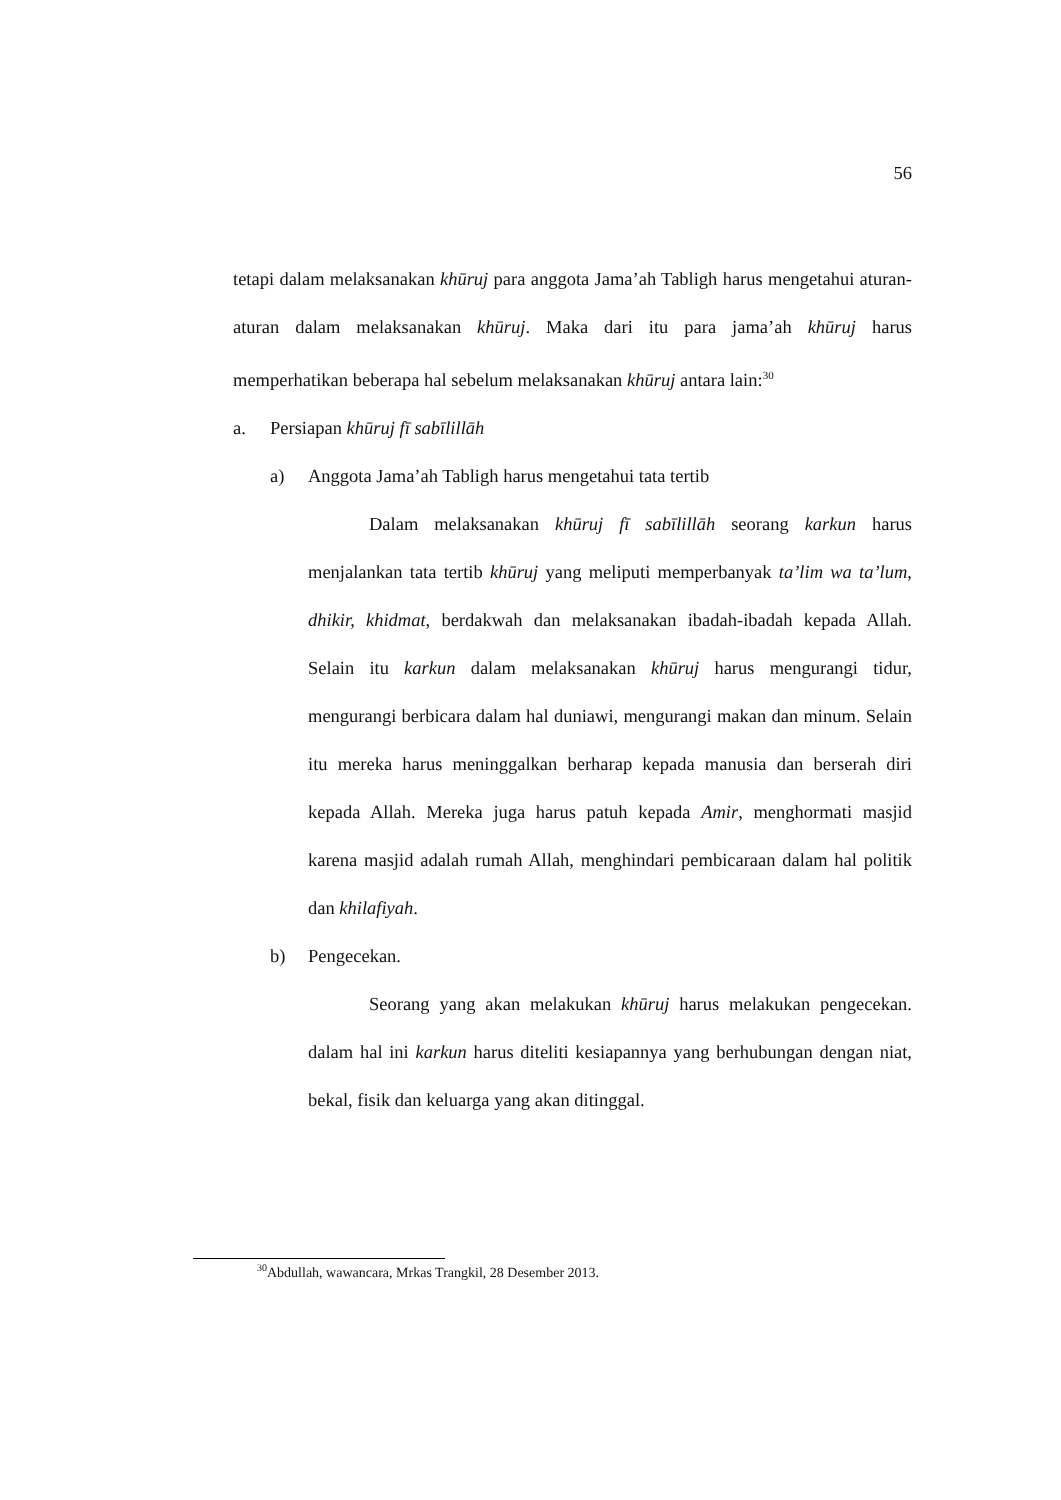56
tetapi dalam melaksanakan khūruj para anggota Jama’ah Tabligh harus mengetahui aturan-aturan dalam melaksanakan khūruj. Maka dari itu para jama’ah khūruj harus memperhatikan beberapa hal sebelum melaksanakan khūruj antara lain:<sup>30</sup>
a. Persiapan khūruj fī sabīlillāh
a) Anggota Jama’ah Tabligh harus mengetahui tata tertib
Dalam melaksanakan khūruj fī sabīlillāh seorang karkun harus menjalankan tata tertib khūruj yang meliputi memperbanyak ta’lim wa ta’lum, dhikir, khidmat, berdakwah dan melaksanakan ibadah-ibadah kepada Allah. Selain itu karkun dalam melaksanakan khūruj harus mengurangi tidur, mengurangi berbicara dalam hal duniawi, mengurangi makan dan minum. Selain itu mereka harus meninggalkan berharap kepada manusia dan berserah diri kepada Allah. Mereka juga harus patuh kepada Amir, menghormati masjid karena masjid adalah rumah Allah, menghindari pembicaraan dalam hal politik dan khilafiyah.
b) Pengecekan.
Seorang yang akan melakukan khūruj harus melakukan pengecekan. dalam hal ini karkun harus diteliti kesiapannya yang berhubungan dengan niat, bekal, fisik dan keluarga yang akan ditinggal.
<sup>30</sup> Abdullah, wawancara, Mrkas Trangkil, 28 Desember 2013.